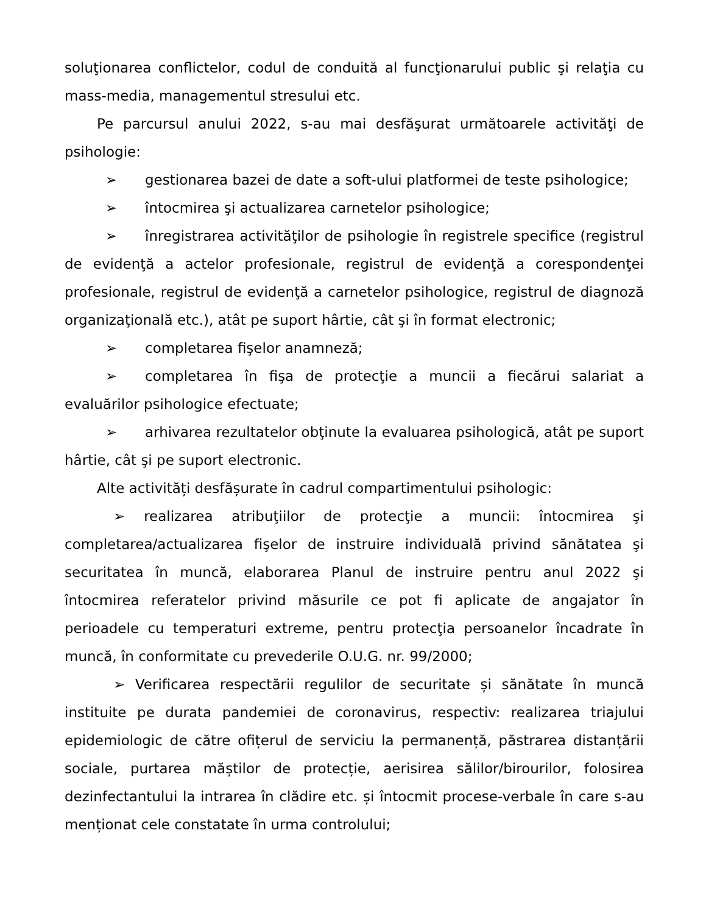soluţionarea conflictelor, codul de conduită al funcţionarului public şi relaţia cu mass-media, managementul stresului etc.
Pe parcursul anului 2022, s-au mai desfăşurat următoarele activităţi de psihologie:
➢ gestionarea bazei de date a soft-ului platformei de teste psihologice;
➢ întocmirea şi actualizarea carnetelor psihologice;
➢ înregistrarea activităţilor de psihologie în registrele specifice (registrul de evidenţă a actelor profesionale, registrul de evidenţă a corespondenţei profesionale, registrul de evidenţă a carnetelor psihologice, registrul de diagnoză organizaţională etc.), atât pe suport hârtie, cât şi în format electronic;
➢ completarea fişelor anamneză;
➢ completarea în fişa de protecţie a muncii a fiecărui salariat a evaluărilor psihologice efectuate;
➢ arhivarea rezultatelor obţinute la evaluarea psihologică, atât pe suport hârtie, cât şi pe suport electronic.
Alte activități desfășurate în cadrul compartimentului psihologic:
➢ realizarea atribuţiilor de protecţie a muncii: întocmirea şi completarea/actualizarea fişelor de instruire individuală privind sănătatea şi securitatea în muncă, elaborarea Planul de instruire pentru anul 2022 şi întocmirea referatelor privind măsurile ce pot fi aplicate de angajator în perioadele cu temperaturi extreme, pentru protecţia persoanelor încadrate în muncă, în conformitate cu prevederile O.U.G. nr. 99/2000;
➢ Verificarea respectării regulilor de securitate și sănătate în muncă instituite pe durata pandemiei de coronavirus, respectiv: realizarea triajului epidemiologic de către ofițerul de serviciu la permanență, păstrarea distanțării sociale, purtarea măștilor de protecție, aerisirea sălilor/birourilor, folosirea dezinfectantului la intrarea în clădire etc. și întocmit procese-verbale în care s-au menționat cele constatate în urma controlului;